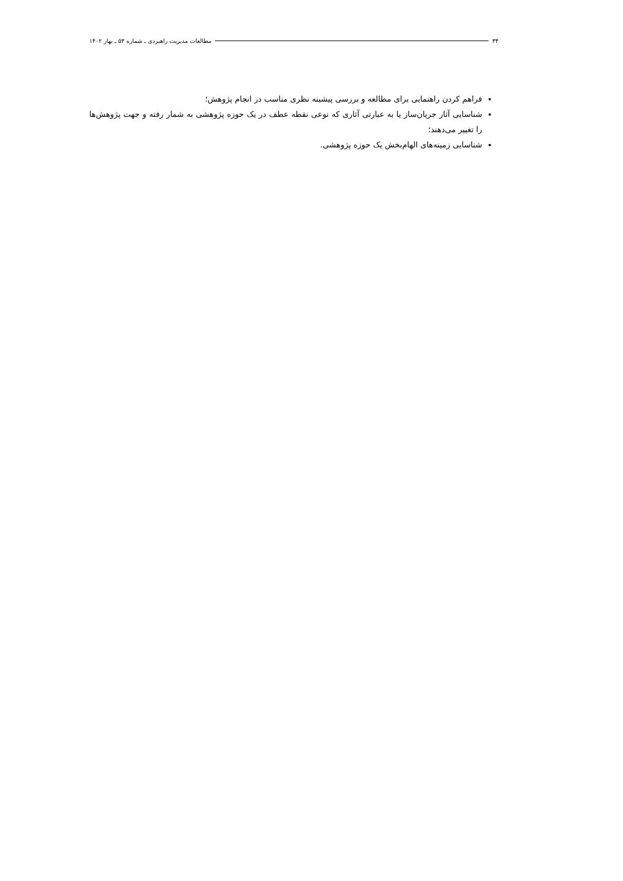۳۴ مطالعات مدیریت راهبردی ـ شماره ۵۳ ـ بهار ۱۴۰۲
فراهم کردن راهنمایی برای مطالعه و بررسی پیشینه نظری مناسب در انجام پژوهش؛
شناسایی آثار جریان‌ساز یا به عبارتی آثاری که نوعی نقطه عطف در یک حوزه پژوهشی به شمار رفته و جهت پژوهش‌ها را تغییر می‌دهند؛
شناسایی زمینه‌های الهام‌بخش یک حوزه پژوهشی.